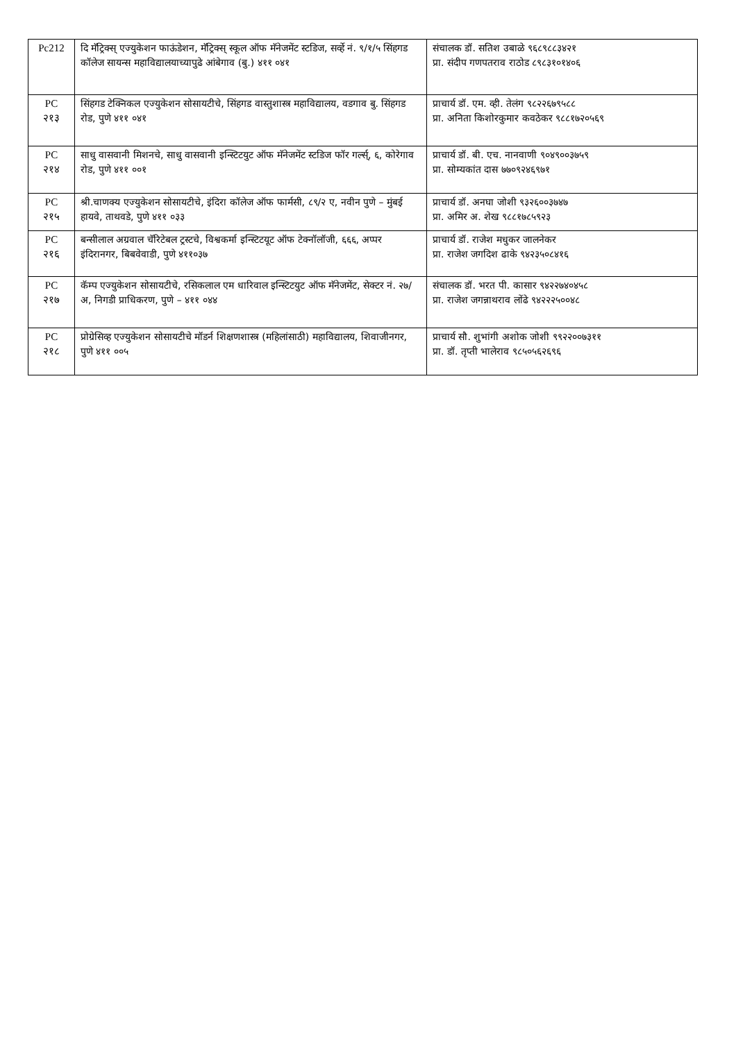| Pc212 | दि मॅट्रिक्स् एज्युकेशन फाऊंडेशन, मॅट्रिक्स् स्कूल ऑफ मॅनेजमेंट स्टडिज, सर्व्हे नं. ९/१/५ सिंहगड कॉलेज सायन्स महाविद्यालयाच्यापुढे आंबेगाव (बु.) ४११ ०४१ | संचालक डॉ. सतिश उबाळे ९६८९८८३४२१ प्रा. संदीप गणपतराव राठोड ८९८३१०१४०६ |
| PC २१३ | सिंहगड टेक्निकल एज्युकेशन सोसायटीचे, सिंहगड वास्तुशास्त्र महाविद्यालय, वडगाव बु. सिंहगड रोड, पुणे ४११ ०४१ | प्राचार्य डॉ. एम. व्ही. तेलंग ९८२२६७९५८८ प्रा. अनिता किशोरकुमार कवठेकर ९८८१७२०५६९ |
| PC २१४ | साधु वासवानी मिशनचे, साधु वासवानी इन्स्टिटयुट ऑफ मॅनेजमेंट स्टडिज फॉर गर्ल्स्, ६, कोरेगाव रोड, पुणे ४११ ००१ | प्राचार्य डॉ. बी. एच. नानवाणी ९०४९००३७५९ प्रा. सोम्यकांत दास ७७०९२४६९७१ |
| PC २१५ | श्री.चाणक्य एज्युकेशन सोसायटीचे, इंदिरा कॉलेज ऑफ फार्मसी, ८९/२ ए, नवीन पुणे – मुंबई हायवे, ताथवडे, पुणे ४११ ०३३ | प्राचार्य डॉ. अनघा जोशी ९३२६००३७४७ प्रा. अमिर अ. शेख ९८८१७८५९२३ |
| PC २१६ | बन्सीलाल अग्रवाल चॅरिटेबल ट्रस्टचे, विश्वकर्मा इन्स्टिटयूट ऑफ टेक्नॉलॉजी, ६६६, अप्पर इंदिरानगर, बिबवेवाडी, पुणे ४११०३७ | प्राचार्य डॉ. राजेश मधुकर जालनेकर प्रा. राजेश जगदिश ढाके ९४२३५०८४१६ |
| PC २१७ | कॅम्प एज्युकेशन सोसायटीचे, रसिकलाल एम धारिवाल इन्स्टिटयुट ऑफ मॅनेजमेंट, सेक्टर नं. २७/अ, निगडी प्राधिकरण, पुणे – ४११ ०४४ | संचालक डॉ. भरत पी. कासार ९४२२७४०४५८ प्रा. राजेश जगन्नाथराव लोंढे ९४२२२५००४८ |
| PC २१८ | प्रोग्रेसिव्ह एज्युकेशन सोसायटीचे मॉडर्न शिक्षणशास्त्र (महिलांसाठी) महाविद्यालय, शिवाजीनगर, पुणे ४११ ००५ | प्राचार्य सौ. शुभांगी अशोक जोशी ९९२२००७३११ प्रा. डॉ. तृप्ती भालेराव ९८५०५६२६९६ |